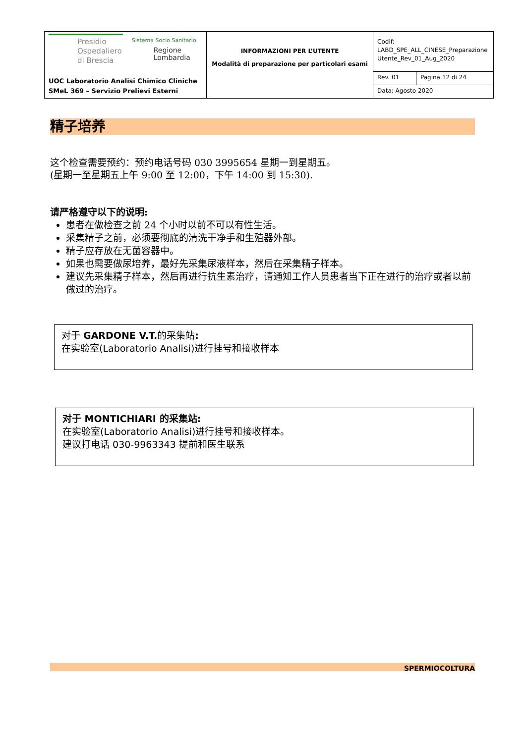| Presidio Ospedaliero di Brescia Sistema Socio Sanitario Regione Lombardia UOC Laboratorio Analisi Chimico Cliniche SMeL 369 – Servizio Prelievi Esterni | INFORMAZIONI PER L’UTENTE Modalità di preparazione per particolari esami | Codif: LABD_SPE_ALL_CINESE_Preparazione Utente_Rev_01_Aug_2020 | |
| | | Rev. 01 | Pagina 12 di 24 |
| | | Data: Agosto 2020 | |
精子培养
这个检查需要预约：预约电话号码 030 3995654 星期一到星期五。
(星期一至星期五上午 9:00 至 12:00，下午 14:00 到 15:30).
请严格遵守以下的说明:
患者在做检查之前 24 个小时以前不可以有性生活。
采集精子之前，必须要彻底的清洗干净手和生殖器外部。
精子应存放在无菌容器中。
如果也需要做尿培养，最好先采集尿液样本，然后在采集精子样本。
建议先采集精子样本，然后再进行抗生素治疗，请通知工作人员患者当下正在进行的治疗或者以前做过的治疗。
对于 GARDONE V.T. 的采集站:
在实验室(Laboratorio Analisi)进行挂号和接收样本
对于 MONTICHIARI 的采集站:
在实验室(Laboratorio Analisi)进行挂号和接收样本。
建议打电话 030-9963343 提前和医生联系
SPERMIOCOLTURA